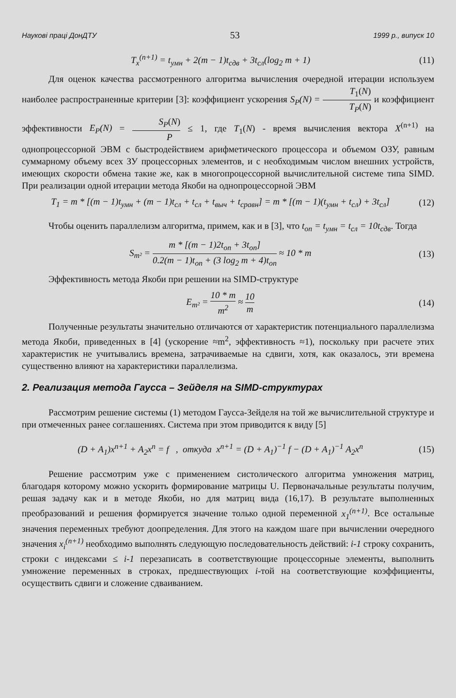Наукові праці ДонДТУ 53 1999 р., випуск 10
T<sub>x</sub><sup>(n+1)</sup> = t<sub>умн</sub> + 2(m − 1)t<sub>сдв</sub> + 3t<sub>сл</sub>(log<sub>2</sub> m + 1)
(11)
Для оценок качества рассмотренного алгоритма вычисления очередной итерации используем наиболее распространенные критерии [3]: коэффициент ускорения S<sub>P</sub>(N) = T<sub>1</sub>(N) T<sub>P</sub>(N) и коэффициент эффективности E<sub>P</sub>(N) = S<sub>P</sub>(N) P ≤ 1, где T<sub>1</sub>(N) - время вычисления вектора X<sup>(n+1)</sup> на однопроцессорной ЭВМ с быстродействием арифметического процессора и объемом ОЗУ, равным суммарному объему всех ЗУ процессорных элементов, и с необходимым числом внешних устройств, имеющих скорости обмена такие же, как в многопроцессорной вычислительной системе типа SIMD. При реализации одной итерации метода Якоби на однопроцессорной ЭВМ
T<sub>1</sub> = m * [(m − 1)t<sub>умн</sub> + (m − 1)t<sub>сл</sub> + t<sub>сл</sub> + t<sub>выч</sub> + t<sub>сравн</sub>] = m * [(m − 1)(t<sub>умн</sub> + t<sub>сл</sub>) + 3t<sub>сл</sub>]
(12)
Чтобы оценить параллелизм алгоритма, примем, как и в [3], что t<sub>оп</sub> = t<sub>умн</sub> = t<sub>сл</sub> = 10t<sub>сдв</sub>. Тогда
S<sub>m²</sub> = m * [(m − 1)2t<sub>оп</sub> + 3t<sub>оп</sub>] 0.2(m − 1)t<sub>оп</sub> + (3 log<sub>2</sub> m + 4)t<sub>оп</sub> ≈ 10 * m
(13)
Эффективность метода Якоби при решении на SIMD-структуре
E<sub>m²</sub> = 10 * m m<sup>2</sup> ≈ 10 m (14)
Полученные результаты значительно отличаются от характеристик потенциального параллелизма метода Якоби, приведенных в [4] (ускорение ≈m<sup>2</sup>, эффективность ≈1), поскольку при расчете этих характеристик не учитывались времена, затрачиваемые на сдвиги, хотя, как оказалось, эти времена существенно влияют на характеристики параллелизма.
2. Реализация метода Гаусса – Зейделя на SIMD-структурах
Рассмотрим решение системы (1) методом Гаусса-Зейделя на той же вычислительной структуре и при отмеченных ранее соглашениях. Система при этом приводится к виду [5]
(D + A<sub>1</sub>)x<sup>n+1</sup> + A<sub>2</sub>x<sup>n</sup> = f , откуда x<sup>n+1</sup> = (D + A<sub>1</sub>)<sup>−1</sup> f − (D + A<sub>1</sub>)<sup>−1</sup> A<sub>2</sub>x<sup>n</sup>
(15)
Решение рассмотрим уже с применением систолического алгоритма умножения матриц, благодаря которому можно ускорить формирование матрицы U. Первоначальные результаты получим, решая задачу как и в методе Якоби, но для матриц вида (16,17). В результате выполненных преобразований и решения формируется значение только одной переменной x<sub>1</sub><sup>(n+1)</sup>. Все остальные значения переменных требуют доопределения. Для этого на каждом шаге при вычислении очередного значения x<sub>i</sub><sup>(n+1)</sup> необходимо выполнять следующую последовательность действий: i-1 строку сохранить, строки с индексами ≤ i-1 перезаписать в соответствующие процессорные элементы, выполнить умножение переменных в строках, предшествующих i-той на соответствующие коэффициенты, осуществить сдвиги и сложение сдваиванием.